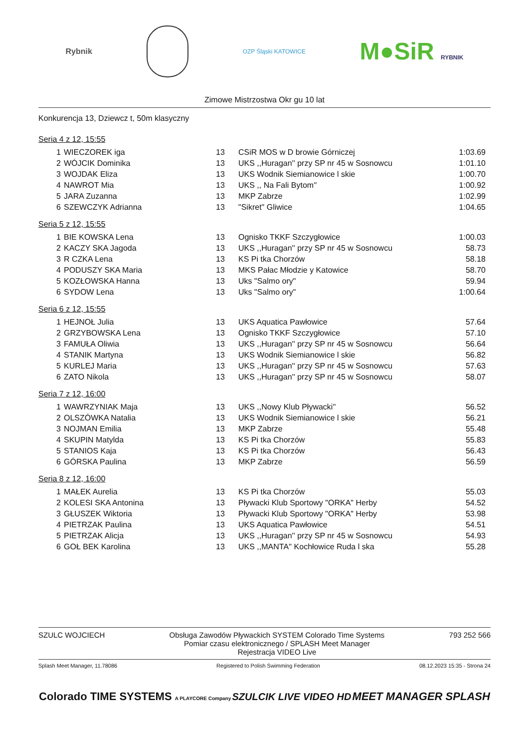Rybnik
OZP Śląski KATOWICE
M●SiR RYBNIK
Zimowe Mistrzostwa Okr gu 10 lat
Konkurencja 13, Dziewcz t, 50m klasyczny
Seria 4 z 12, 15:55
| 1 | WIECZOREK iga | 13 | CSiR MOS w D browie Górniczej | 1:03.69 |
| 2 | WÓJCIK Dominika | 13 | UKS ,,Huragan'' przy SP nr 45 w Sosnowcu | 1:01.10 |
| 3 | WOJDAK Eliza | 13 | UKS Wodnik Siemianowice l skie | 1:00.70 |
| 4 | NAWROT Mia | 13 | UKS ,, Na Fali Bytom'' | 1:00.92 |
| 5 | JARA Zuzanna | 13 | MKP Zabrze | 1:02.99 |
| 6 | SZEWCZYK Adrianna | 13 | "Sikret" Gliwice | 1:04.65 |
Seria 5 z 12, 15:55
| 1 | BIE KOWSKA Lena | 13 | Ognisko TKKF Szczygłowice | 1:00.03 |
| 2 | KACZY SKA Jagoda | 13 | UKS ,,Huragan'' przy SP nr 45 w Sosnowcu | 58.73 |
| 3 | R CZKA Lena | 13 | KS Pi tka Chorzów | 58.18 |
| 4 | PODUSZY SKA Maria | 13 | MKS Pałac Młodzie y Katowice | 58.70 |
| 5 | KOZŁOWSKA Hanna | 13 | Uks "Salmo ory" | 59.94 |
| 6 | SYDOW Lena | 13 | Uks "Salmo ory" | 1:00.64 |
Seria 6 z 12, 15:55
| 1 | HEJNOŁ Julia | 13 | UKS Aquatica Pawłowice | 57.64 |
| 2 | GRZYBOWSKA Lena | 13 | Ognisko TKKF Szczygłowice | 57.10 |
| 3 | FAMUŁA Oliwia | 13 | UKS ,,Huragan'' przy SP nr 45 w Sosnowcu | 56.64 |
| 4 | STANIK Martyna | 13 | UKS Wodnik Siemianowice l skie | 56.82 |
| 5 | KURLEJ Maria | 13 | UKS ,,Huragan'' przy SP nr 45 w Sosnowcu | 57.63 |
| 6 | ZATO Nikola | 13 | UKS ,,Huragan'' przy SP nr 45 w Sosnowcu | 58.07 |
Seria 7 z 12, 16:00
| 1 | WAWRZYNIAK Maja | 13 | UKS ,,Nowy Klub Pływacki'' | 56.52 |
| 2 | OLSZÓWKA Natalia | 13 | UKS Wodnik Siemianowice l skie | 56.21 |
| 3 | NOJMAN Emilia | 13 | MKP Zabrze | 55.48 |
| 4 | SKUPIN Matylda | 13 | KS Pi tka Chorzów | 55.83 |
| 5 | STANIOS Kaja | 13 | KS Pi tka Chorzów | 56.43 |
| 6 | GÓRSKA Paulina | 13 | MKP Zabrze | 56.59 |
Seria 8 z 12, 16:00
| 1 | MAŁEK Aurelia | 13 | KS Pi tka Chorzów | 55.03 |
| 2 | KOLESI SKA Antonina | 13 | Pływacki Klub Sportowy "ORKA" Herby | 54.52 |
| 3 | GŁUSZEK Wiktoria | 13 | Pływacki Klub Sportowy "ORKA" Herby | 53.98 |
| 4 | PIETRZAK Paulina | 13 | UKS Aquatica Pawłowice | 54.51 |
| 5 | PIETRZAK Alicja | 13 | UKS ,,Huragan'' przy SP nr 45 w Sosnowcu | 54.93 |
| 6 | GOŁ BEK Karolina | 13 | UKS ,,MANTA'' Kochłowice Ruda l ska | 55.28 |
SZULC WOJCIECH Obsługa Zawodów Pływackich SYSTEM Colorado Time Systems
Pomiar czasu elektronicznego / SPLASH Meet Manager
Rejestracja VIDEO Live
793 252 566
Splash Meet Manager, 11.78086 Registered to Polish Swimming Federation
08.12.2023 15:35 - Strona 24
Colorado TIME SYSTEMS A PLAYCORE Company
SZULCIK LIVE VIDEO HD MEET MANAGER SPLASH